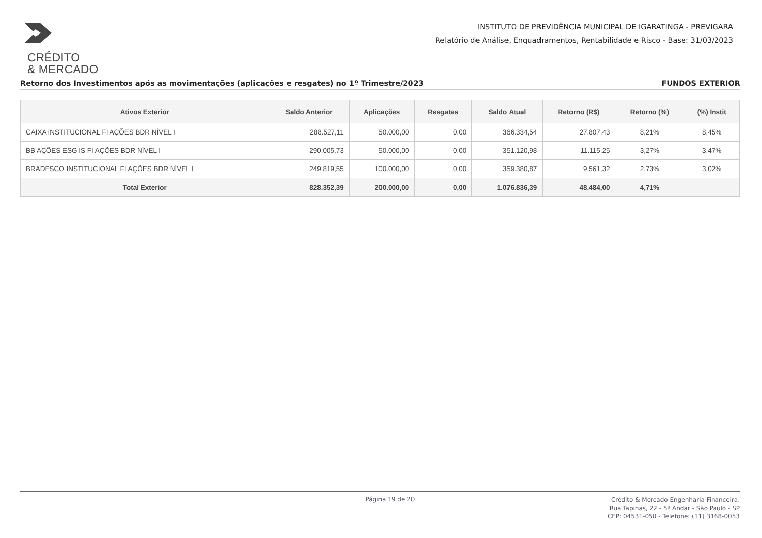CRÉDITO
& MERCADO
INSTITUTO DE PREVIDÊNCIA MUNICIPAL DE IGARATINGA - PREVIGARA
Relatório de Análise, Enquadramentos, Rentabilidade e Risco - Base: 31/03/2023
Retorno dos Investimentos após as movimentações (aplicações e resgates) no 1º Trimestre/2023 FUNDOS EXTERIOR
| Ativos Exterior | Saldo Anterior | Aplicações | Resgates | Saldo Atual | Retorno (R$) | Retorno (%) | (%) Instit |
| --- | --- | --- | --- | --- | --- | --- | --- |
| CAIXA INSTITUCIONAL FI AÇÕES BDR NÍVEL I | 288.527,11 | 50.000,00 | 0,00 | 366.334,54 | 27.807,43 | 8,21% | 8,45% |
| BB AÇÕES ESG IS FI AÇÕES BDR NÍVEL I | 290.005,73 | 50.000,00 | 0,00 | 351.120,98 | 11.115,25 | 3,27% | 3,47% |
| BRADESCO INSTITUCIONAL FI AÇÕES BDR NÍVEL I | 249.819,55 | 100.000,00 | 0,00 | 359.380,87 | 9.561,32 | 2,73% | 3,02% |
| Total Exterior | 828.352,39 | 200.000,00 | 0,00 | 1.076.836,39 | 48.484,00 | 4,71% | |
Página 19 de 20 Crédito & Mercado Engenharia Financeira.
Rua Tapinas, 22 - 5º Andar - São Paulo - SP
CEP: 04531-050 - Telefone: (11) 3168-0053